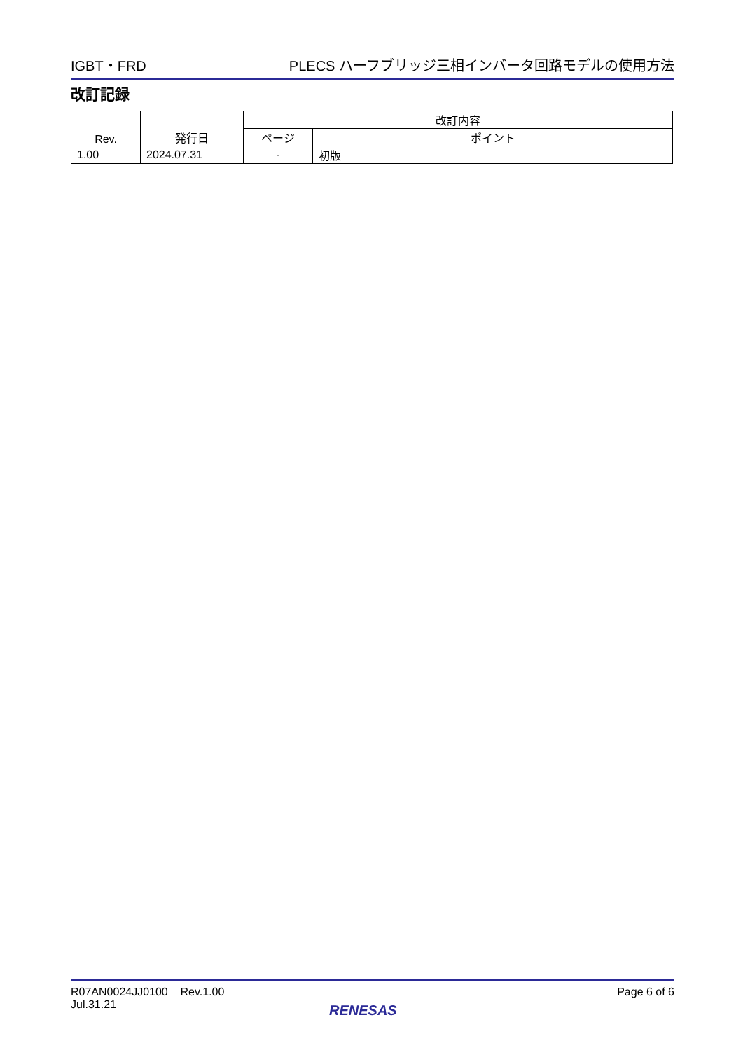IGBT・FRD PLECS ハーフブリッジ三相インバータ回路モデルの使用方法
改訂記録
| Rev. | 発行日 | 改訂内容 | |
| --- | --- | --- | --- |
| | | ページ | ポイント |
| 1.00 | 2024.07.31 | - | 初版 |
R07AN0024JJ0100 Rev.1.00
Jul.31.21
Page 6 of 6
RENESAS